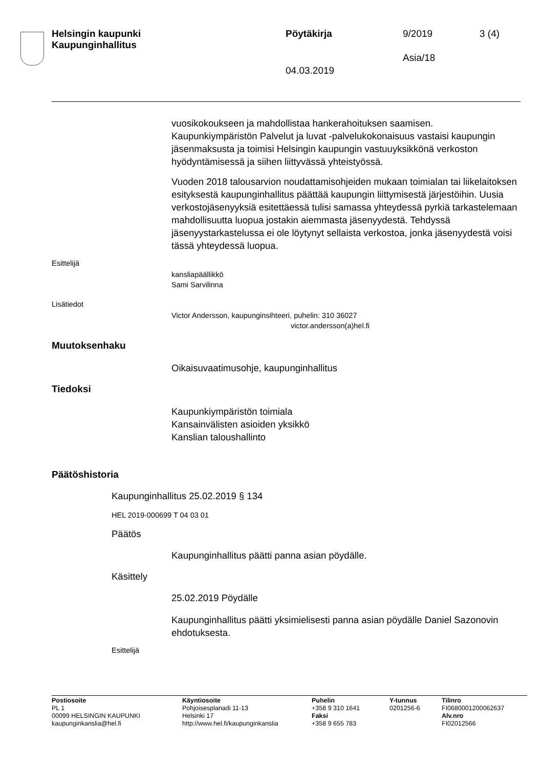Helsingin kaupunki
Kaupunginhallitus
Pöytäkirja 9/2019 3 (4)
Asia/18
04.03.2019
vuosikokoukseen ja mahdollistaa hankerahoituksen saamisen. Kaupunkiympäristön Palvelut ja luvat -palvelukokonaisuus vastaisi kaupungin jäsenmaksusta ja toimisi Helsingin kaupungin vastuuyksikkönä verkoston hyödyntämisessä ja siihen liittyvässä yhteistyössä.
Vuoden 2018 talousarvion noudattamisohjeiden mukaan toimialan tai liikelaitoksen esityksestä kaupunginhallitus päättää kaupungin liittymisestä järjestöihin. Uusia verkostojäsenyyksiä esitettäessä tulisi samassa yhteydessä pyrkiä tarkastelemaan mahdollisuutta luopua jostakin aiemmasta jäsenyydestä. Tehdyssä jäsenyystarkastelussa ei ole löytynyt sellaista verkostoa, jonka jäsenyydestä voisi tässä yhteydessä luopua.
Esittelijä
kansliapäällikkö
Sami Sarvilinna
Lisätiedot
Victor Andersson, kaupunginsihteeri, puhelin: 310 36027
victor.andersson(a)hel.fi
Muutoksenhaku
Oikaisuvaatimusohje, kaupunginhallitus
Tiedoksi
Kaupunkiympäristön toimiala
Kansainvälisten asioiden yksikkö
Kanslian taloushallinto
Päätöshistoria
Kaupunginhallitus 25.02.2019 § 134
HEL 2019-000699 T 04 03 01
Päätös
Kaupunginhallitus päätti panna asian pöydälle.
Käsittely
25.02.2019 Pöydälle
Kaupunginhallitus päätti yksimielisesti panna asian pöydälle Daniel Sazonovin ehdotuksesta.
Esittelijä
Postiosoite
PL 1
00099 HELSINGIN KAUPUNKI
kaupunginkanslia@hel.fi
Käyntiosoite
Pohjoisesplanadi 11-13
Helsinki 17
http://www.hel.fi/kaupunginkanslia
Puhelin
+358 9 310 1641
Faksi
+358 9 655 783
Y-tunnus
0201256-6
Tilinro
FI0680001200062637
Alv.nro
FI02012566